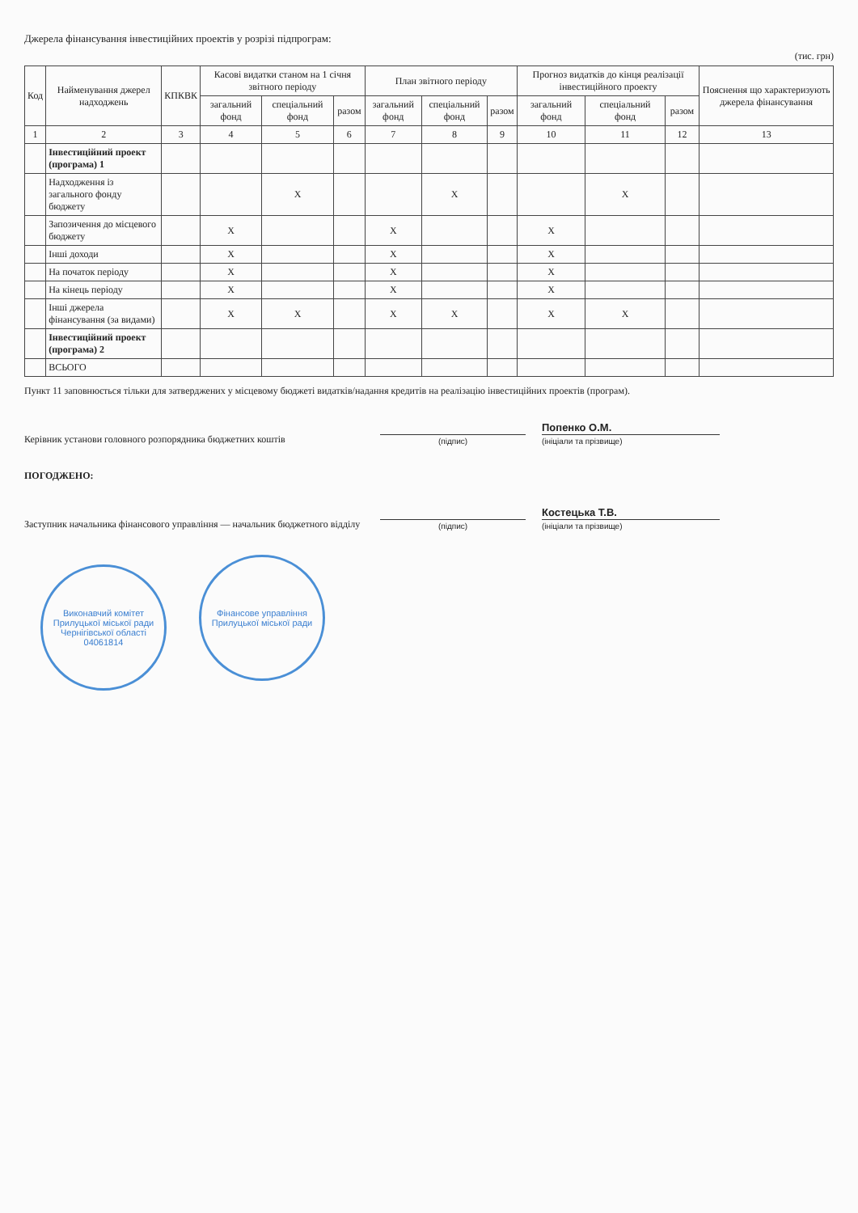Джерела фінансування інвестиційних проектів у розрізі підпрограм:
(тис. грн)
| Код | Найменування джерел надходжень | КПКВК | Касові видатки станом на 1 січня звітного періоду | | | План звітного періоду | | | Прогноз видатків до кінця реалізації інвестиційного проекту | | | Пояснення що характеризують джерела фінансування |
| --- | --- | --- | --- | --- | --- | --- | --- | --- | --- | --- | --- | --- |
| | | | загальний фонд | спеціальний фонд | разом | загальний фонд | спеціальний фонд | разом | загальний фонд | спеціальний фонд | разом | |
| 1 | 2 | 3 | 4 | 5 | 6 | 7 | 8 | 9 | 10 | 11 | 12 | 13 |
| | Інвестиційний проект (програма) 1 | | | | | | | | | | | |
| | Надходження із загального фонду бюджету | | | X | | | X | | | X | | |
| | Запозичення до місцевого бюджету | | X | | | X | | | X | | | |
| | Інші доходи | | X | | | X | | | X | | | |
| | На початок періоду | | X | | | X | | | X | | | |
| | На кінець періоду | | X | | | X | | | X | | | |
| | Інші джерела фінансування (за видами) | | X | X | | X | X | | X | X | | |
| | Інвестиційний проект (програма) 2 | | | | | | | | | | | |
| | ВСЬОГО | | | | | | | | | | | |
Пункт 11 заповнюється тільки для затверджених у місцевому бюджеті видатків/надання кредитів на реалізацію інвестиційних проектів (програм).
Керівник установи головного розпорядника бюджетних коштів
(підпис)
Попенко О.М.
(ініціали та прізвище)
ПОГОДЖЕНО:
Заступник начальника фінансового управління — начальник бюджетного відділу
(підпис)
Костецька Т.В.
(ініціали та прізвище)
Виконавчий комітет Прилуцької міської ради Чернігівської області 04061814 Фінансове управління Прилуцької міської ради